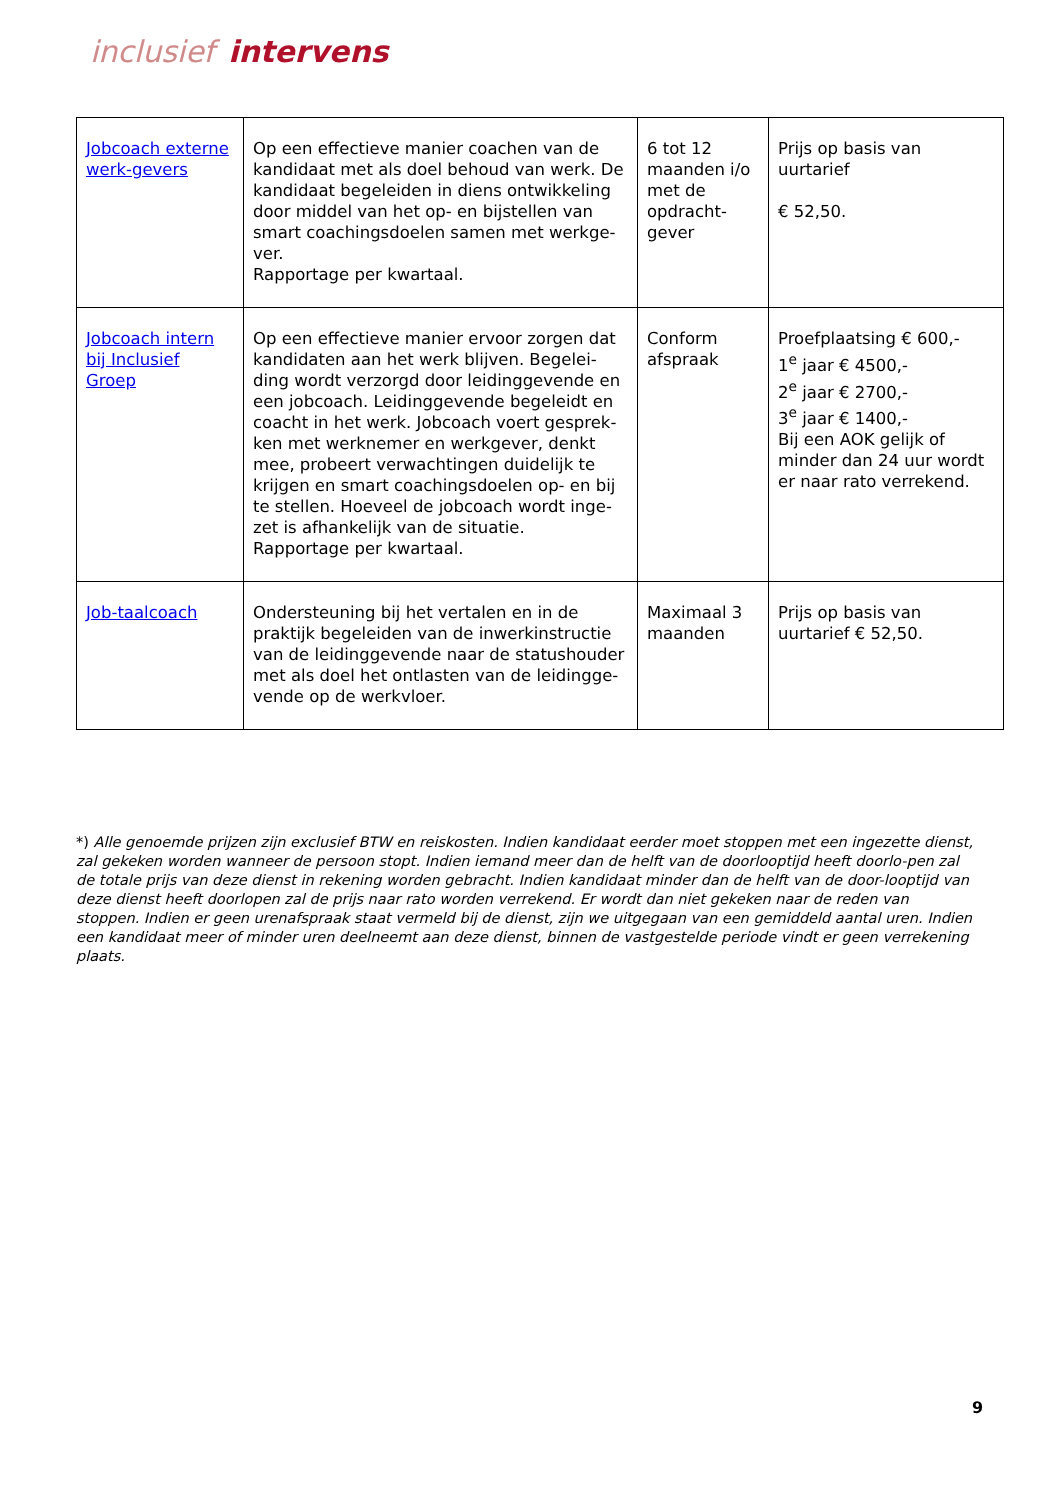inclusief intervens
| Jobcoach externe werk-gevers | Op een effectieve manier coachen van de kandidaat met als doel behoud van werk. De kandidaat begeleiden in diens ontwikkeling door middel van het op- en bijstellen van smart coachingsdoelen samen met werkge-ver. Rapportage per kwartaal. | 6 tot 12 maanden i/o met de opdracht-gever | Prijs op basis van uurtarief € 52,50. |
| Jobcoach intern bij Inclusief Groep | Op een effectieve manier ervoor zorgen dat kandidaten aan het werk blijven. Begelei-ding wordt verzorgd door leidinggevende en een jobcoach. Leidinggevende begeleidt en coacht in het werk. Jobcoach voert gesprek-ken met werknemer en werkgever, denkt mee, probeert verwachtingen duidelijk te krijgen en smart coachingsdoelen op- en bij te stellen. Hoeveel de jobcoach wordt inge-zet is afhankelijk van de situatie. Rapportage per kwartaal. | Conform afspraak | Proefplaatsing € 600,- 1<sup>e</sup> jaar € 4500,- 2<sup>e</sup> jaar € 2700,- 3<sup>e</sup> jaar € 1400,- Bij een AOK gelijk of minder dan 24 uur wordt er naar rato verrekend. |
| Job-taalcoach | Ondersteuning bij het vertalen en in de praktijk begeleiden van de inwerkinstructie van de leidinggevende naar de statushouder met als doel het ontlasten van de leidingge-vende op de werkvloer. | Maximaal 3 maanden | Prijs op basis van uurtarief € 52,50. |
*) Alle genoemde prijzen zijn exclusief BTW en reiskosten. Indien kandidaat eerder moet stoppen met een ingezette dienst, zal gekeken worden wanneer de persoon stopt. Indien iemand meer dan de helft van de doorlooptijd heeft doorlo-pen zal de totale prijs van deze dienst in rekening worden gebracht. Indien kandidaat minder dan de helft van de door-looptijd van deze dienst heeft doorlopen zal de prijs naar rato worden verrekend. Er wordt dan niet gekeken naar de reden van stoppen. Indien er geen urenafspraak staat vermeld bij de dienst, zijn we uitgegaan van een gemiddeld aantal uren. Indien een kandidaat meer of minder uren deelneemt aan deze dienst, binnen de vastgestelde periode vindt er geen verrekening plaats.
9